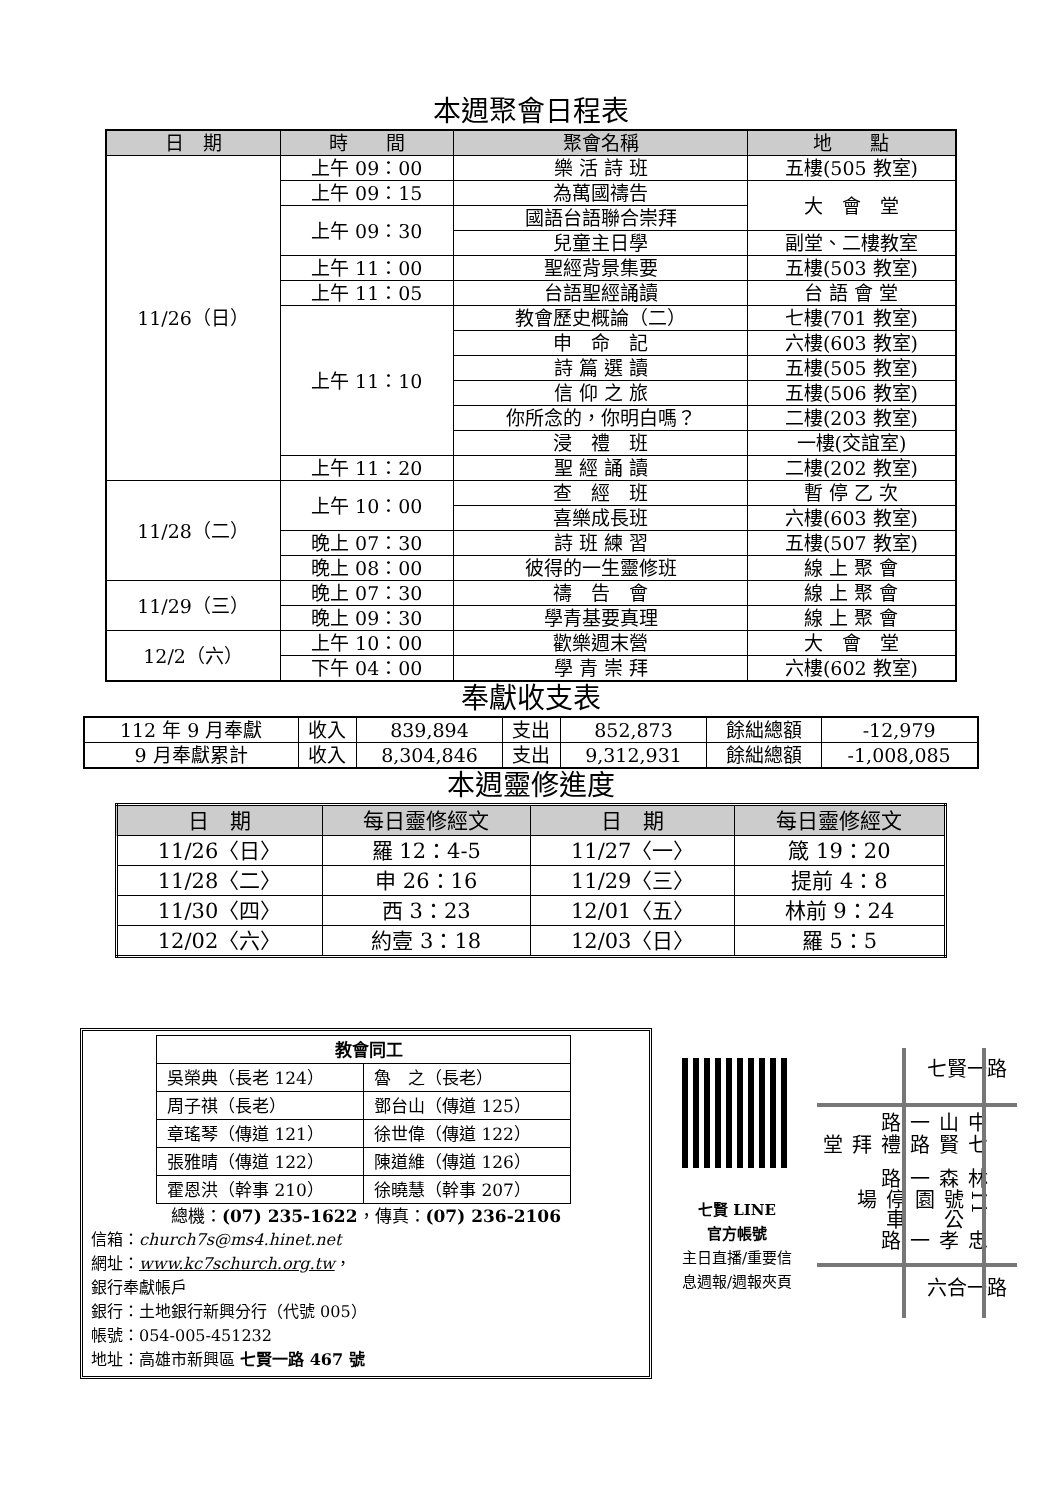本週聚會日程表
| 日 期 | 時 間 | 聚會名稱 | 地 點 |
| --- | --- | --- | --- |
| 11/26（日） | 上午 09：00 | 樂 活 詩 班 | 五樓(505 教室) |
| | 上午 09：15 | 為萬國禱告 | 大 會 堂 |
| | 上午 09：30 | 國語台語聯合崇拜 | |
| | | 兒童主日學 | 副堂、二樓教室 |
| | 上午 11：00 | 聖經背景集要 | 五樓(503 教室) |
| | 上午 11：05 | 台語聖經誦讀 | 台 語 會 堂 |
| | 上午 11：10 | 教會歷史概論（二） | 七樓(701 教室) |
| | | 申 命 記 | 六樓(603 教室) |
| | | 詩 篇 選 讀 | 五樓(505 教室) |
| | | 信 仰 之 旅 | 五樓(506 教室) |
| | | 你所念的，你明白嗎？ | 二樓(203 教室) |
| | | 浸 禮 班 | 一樓(交誼室) |
| | 上午 11：20 | 聖 經 誦 讀 | 二樓(202 教室) |
| 11/28（二） | 上午 10：00 | 查 經 班 | 暫 停 乙 次 |
| | | 喜樂成長班 | 六樓(603 教室) |
| | 晚上 07：30 | 詩 班 練 習 | 五樓(507 教室) |
| | 晚上 08：00 | 彼得的一生靈修班 | 線 上 聚 會 |
| 11/29（三） | 晚上 07：30 | 禱 告 會 | 線 上 聚 會 |
| | 晚上 09：30 | 學青基要真理 | 線 上 聚 會 |
| 12/2（六） | 上午 10：00 | 歡樂週末營 | 大 會 堂 |
| | 下午 04：00 | 學 青 崇 拜 | 六樓(602 教室) |
奉獻收支表
| 112 年 9 月奉獻 | 收入 | 839,894 | 支出 | 852,873 | 餘絀總額 | -12,979 |
| 9 月奉獻累計 | 收入 | 8,304,846 | 支出 | 9,312,931 | 餘絀總額 | -1,008,085 |
本週靈修進度
| 日 期 | 每日靈修經文 | 日 期 | 每日靈修經文 |
| --- | --- | --- | --- |
| 11/26〈日〉 | 羅 12：4-5 | 11/27〈一〉 | 箴 19：20 |
| 11/28〈二〉 | 申 26：16 | 11/29〈三〉 | 提前 4：8 |
| 11/30〈四〉 | 西 3：23 | 12/01〈五〉 | 林前 9：24 |
| 12/02〈六〉 | 約壹 3：18 | 12/03〈日〉 | 羅 5：5 |
| 教會同工 | |
| 吳榮典（長老 124） | 魯 之（長老） |
| 周子祺（長老） | 鄧台山（傳道 125） |
| 章瑤琴（傳道 121） | 徐世偉（傳道 122） |
| 張雅晴（傳道 122） | 陳道維（傳道 126） |
| 霍恩洪（幹事 210） | 徐曉慧（幹事 207） |
總機：(07) 235-1622，傳真：(07) 236-2106
信箱：church7s@ms4.hinet.net
網址：www.kc7schurch.org.tw，
銀行奉獻帳戶
銀行：土地銀行新興分行（代號 005）
帳號：054-005-451232
地址：高雄市新興區 七賢一路 467 號
七賢 LINE
官方帳號
主日直播/重要信息週報/週報夾頁
七賢一路
中山一路 七賢路 禮拜堂 林森一路 11號公園 停車場 忠孝一路
六合一路